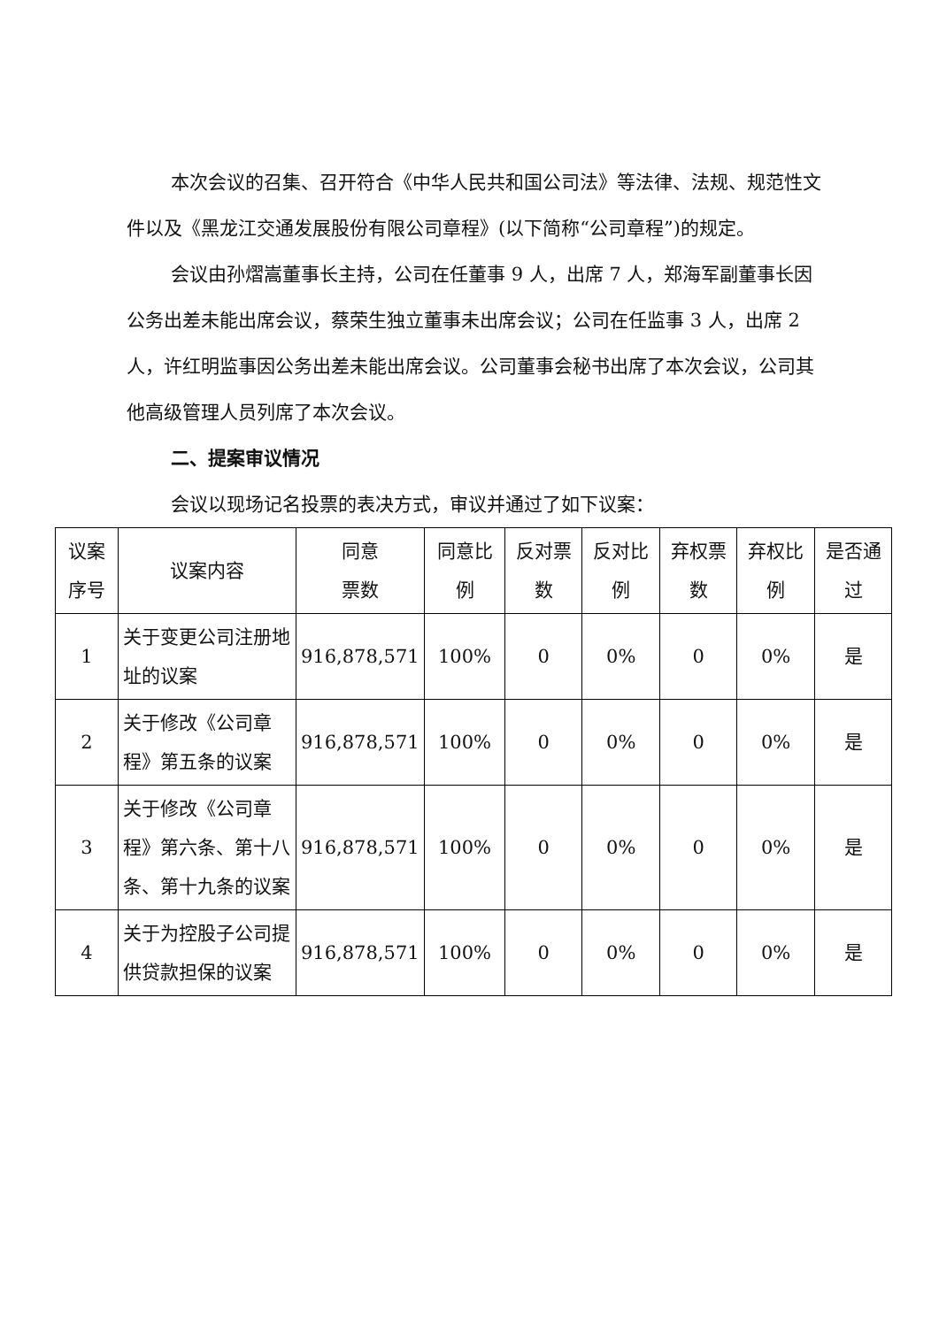本次会议的召集、召开符合《中华人民共和国公司法》等法律、法规、规范性文件以及《黑龙江交通发展股份有限公司章程》(以下简称“公司章程”)的规定。
会议由孙熠嵩董事长主持，公司在任董事 9 人，出席 7 人，郑海军副董事长因公务出差未能出席会议，蔡荣生独立董事未出席会议；公司在任监事 3 人，出席 2 人，许红明监事因公务出差未能出席会议。公司董事会秘书出席了本次会议，公司其他高级管理人员列席了本次会议。
二、提案审议情况
会议以现场记名投票的表决方式，审议并通过了如下议案：
| 议案序号 | 议案内容 | 同意 票数 | 同意比例 | 反对票数 | 反对比例 | 弃权票数 | 弃权比例 | 是否通过 |
| --- | --- | --- | --- | --- | --- | --- | --- | --- |
| 1 | 关于变更公司注册地址的议案 | 916,878,571 | 100% | 0 | 0% | 0 | 0% | 是 |
| 2 | 关于修改《公司章程》第五条的议案 | 916,878,571 | 100% | 0 | 0% | 0 | 0% | 是 |
| 3 | 关于修改《公司章程》第六条、第十八条、第十九条的议案 | 916,878,571 | 100% | 0 | 0% | 0 | 0% | 是 |
| 4 | 关于为控股子公司提供贷款担保的议案 | 916,878,571 | 100% | 0 | 0% | 0 | 0% | 是 |